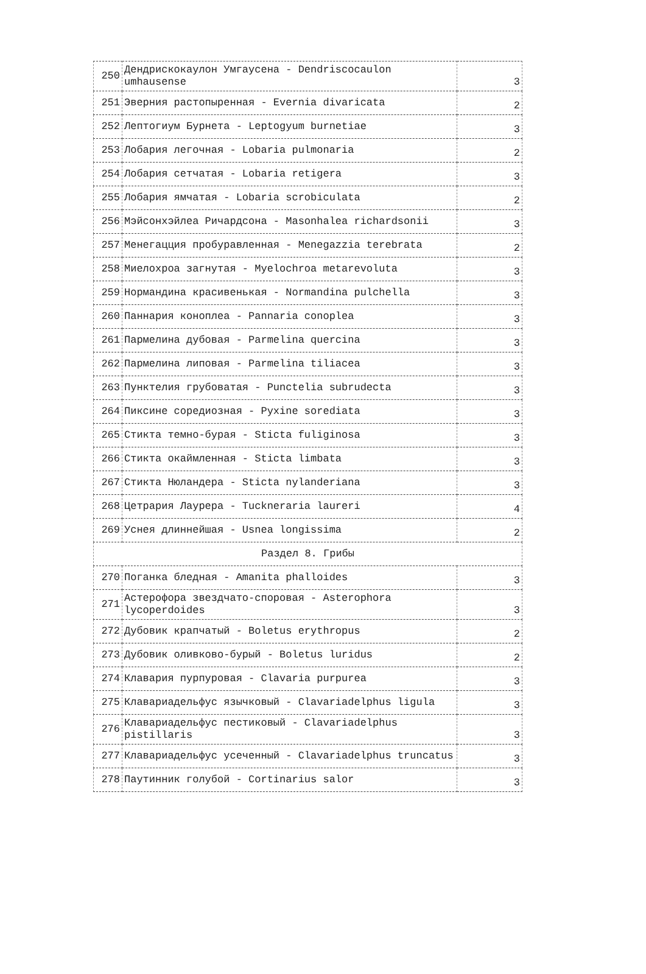| 250 | Дендрискокаулон Умгаусена - Dendriscocaulon umhausense | 3 |
| 251 | Эверния растопыренная - Evernia divaricata | 2 |
| 252 | Лептогиум Бурнета - Leptogyum burnetiae | 3 |
| 253 | Лобария легочная - Lobaria pulmonaria | 2 |
| 254 | Лобария сетчатая - Lobaria retigera | 3 |
| 255 | Лобария ямчатая - Lobaria scrobiculata | 2 |
| 256 | Мэйсонхэйлеа Ричардсона - Masonhalea richardsonii | 3 |
| 257 | Менегацция пробуравленная - Menegazzia terebrata | 2 |
| 258 | Миелохроа загнутая - Myelochroa metarevoluta | 3 |
| 259 | Нормандина красивенькая - Normandina pulchella | 3 |
| 260 | Паннария коноплеа - Pannaria conoplea | 3 |
| 261 | Пармелина дубовая - Parmelina quercina | 3 |
| 262 | Пармелина липовая - Parmelina tiliacea | 3 |
| 263 | Пунктелия грубоватая - Punctelia subrudecta | 3 |
| 264 | Пиксине соредиозная - Pyxine sorediata | 3 |
| 265 | Стикта темно-бурая - Sticta fuliginosa | 3 |
| 266 | Стикта окаймленная - Sticta limbata | 3 |
| 267 | Стикта Нюландера - Sticta nylanderiana | 3 |
| 268 | Цетрария Лаурера - Tuckneraria laureri | 4 |
| 269 | Уснея длиннейшая - Usnea longissima | 2 |
| Раздел 8. Грибы | | |
| 270 | Поганка бледная - Amanita phalloides | 3 |
| 271 | Астерофора звездчато-споровая - Asterophora lycoperdoides | 3 |
| 272 | Дубовик крапчатый - Boletus erythropus | 2 |
| 273 | Дубовик оливково-бурый - Boletus luridus | 2 |
| 274 | Клавария пурпуровая - Clavaria purpurea | 3 |
| 275 | Клавариадельфус язычковый - Clavariadelphus ligula | 3 |
| 276 | Клавариадельфус пестиковый - Clavariadelphus pistillaris | 3 |
| 277 | Клавариадельфус усеченный - Clavariadelphus truncatus | 3 |
| 278 | Паутинник голубой - Cortinarius salor | 3 |